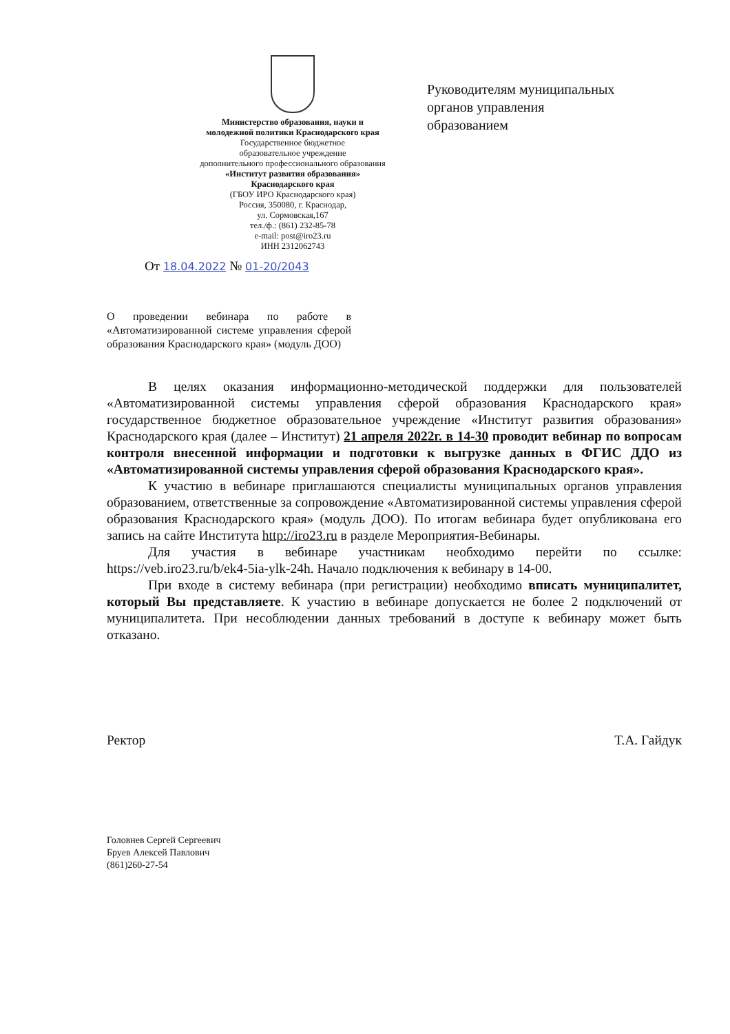Министерство образования, науки и
молодежной политики Краснодарского края
Государственное бюджетное
образовательное учреждение
дополнительного профессионального образования
«Институт развития образования»
Краснодарского края
(ГБОУ ИРО Краснодарского края)
Россия, 350080, г. Краснодар,
ул. Сормовская,167
тел./ф.: (861) 232-85-78
e-mail: post@iro23.ru
ИНН 2312062743
Руководителям муниципальных
органов управления
образованием
От 18.04.2022 № 01-20/2043
О проведении вебинара по работе в «Автоматизированной системе управления сферой образования Краснодарского края» (модуль ДОО)
В целях оказания информационно-методической поддержки для пользователей «Автоматизированной системы управления сферой образования Краснодарского края» государственное бюджетное образовательное учреждение «Институт развития образования» Краснодарского края (далее – Институт) 21 апреля 2022г. в 14-30 проводит вебинар по вопросам контроля внесенной информации и подготовки к выгрузке данных в ФГИС ДДО из «Автоматизированной системы управления сферой образования Краснодарского края».
К участию в вебинаре приглашаются специалисты муниципальных органов управления образованием, ответственные за сопровождение «Автоматизированной системы управления сферой образования Краснодарского края» (модуль ДОО). По итогам вебинара будет опубликована его запись на сайте Института http://iro23.ru в разделе Мероприятия-Вебинары.
Для участия в вебинаре участникам необходимо перейти по ссылке: https://veb.iro23.ru/b/ek4-5ia-ylk-24h. Начало подключения к вебинару в 14-00.
При входе в систему вебинара (при регистрации) необходимо вписать муниципалитет, который Вы представляете. К участию в вебинаре допускается не более 2 подключений от муниципалитета. При несоблюдении данных требований в доступе к вебинару может быть отказано.
Ректор Т.А. Гайдук
Головнев Сергей Сергеевич
Бруев Алексей Павлович
(861)260-27-54